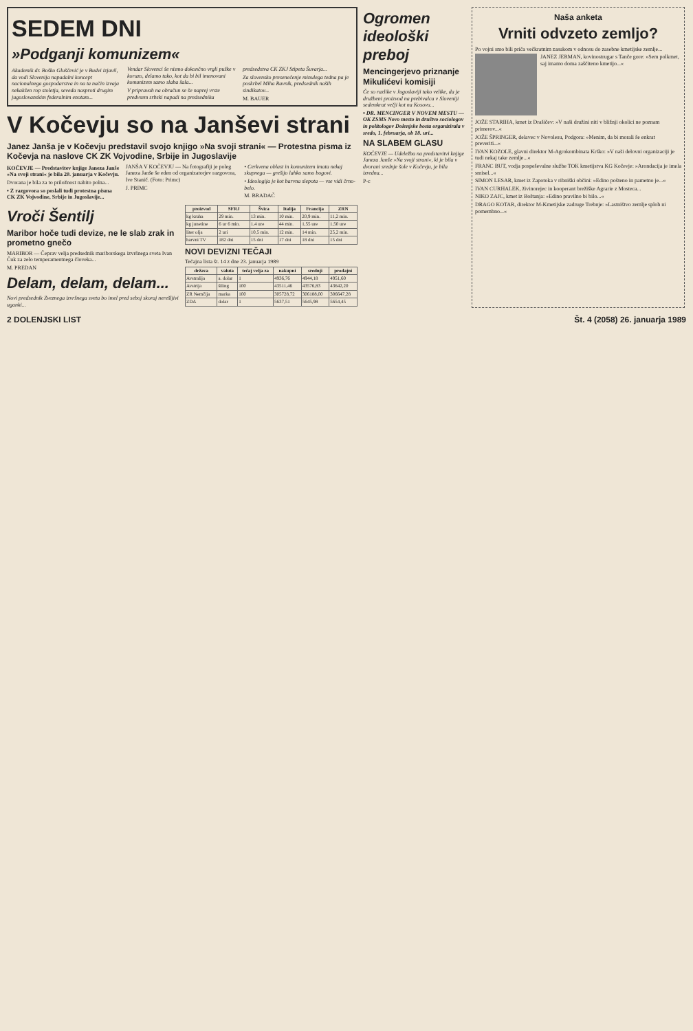SEDEM DNI
»Podganji komunizem«
Akademik dr. Boško Gluščević je v Budvi izjavil, da vodi Slovenija napadalni koncept nacionalnega gospodarstva in na ta način izvaja nekakšen rop stoletja, seveda nasproti drugim jugoslovanskim federalnim enotam...
Vendar Slovenci še nismo dokončno vrgli puške v koruzo, delamo tako, kot da bi bil imenovani komunizem samo slaba šala...
V pripravah na obračun se še naprej vrste predvsem srbski napadi na predsednika predsedstva CK ZKJ Stipeta Šuvarja...
Za slovensko presenečenje minulega tedna pa je poskrbel Miha Ravnik, predsednik naših sindikatov...
M. BAUER
V Kočevju so na Janševi strani
Janez Janša je v Kočevju predstavil svojo knjigo »Na svoji strani« — Protestna pisma iz Kočevja na naslove CK ZK Vojvodine, Srbije in Jugoslavije
KOČEVJE — Predstavitev knjige Janeza Janše »Na svoji strani« je bila 20. januarja v Kočevju.
Dvorana je bila za to priložnost nabito polna...
• Z razgovora so poslali tudi protestna pisma CK ZK Vojvodine, Srbije in Jugoslavije...
JANŠA V KOČEVJU — Na fotografiji je poleg Janeza Janše še eden od organizatorjev razgovora, Ive Stanič. (Foto: Primc)
J. PRIMC
• Cerkvena oblast in komunizem imata nekaj skupnega — grešijo lahko samo bogovi.
• Ideologija je kot barvna slepota — vse vidi črno-belo.
M. BRADAČ
Vroči Šentilj
Maribor hoče tudi devize, ne le slab zrak in prometno gnečo
MARIBOR — Čeprav velja predsednik mariborskega izvršnega sveta Ivan Čuk za zelo temperamentnega človeka...
M. PREDAN
Delam, delam, delam...
Novi predsednik Zveznega izvršnega sveta bo imel pred seboj skoraj nerešljivi uganki...
| proizvod | SFRJ | Švica | Italija | Francija | ZRN |
| --- | --- | --- | --- | --- | --- |
| kg kruha | 29 min. | 13 min. | 10 min. | 20,9 min. | 11,2 min. |
| kg junetine | 6 ur 6 min. | 1,4 ure | 44 min. | 1,55 ure | 1,50 ure |
| liter olja | 2 uri | 10,5 min. | 12 min. | 14 min. | 25,2 min. |
| harvni TV | 182 dni | 15 dni | 17 dni | 18 dni | 15 dni |
NOVI DEVIZNI TEČAJI
Tečajna lista št. 14 z dne 23. januarja 1989
| država | valuta | tečaj velja za | nakupni | srednji | prodajni |
| --- | --- | --- | --- | --- | --- |
| Avstralija | a. dolar | 1 | 4936,76 | 4944,18 | 4951,60 |
| Avstrija | šiling | 100 | 43511,46 | 43576,83 | 43642,20 |
| ZR Nemčija | marka | 100 | 305728,72 | 306188,00 | 306647,28 |
| ZDA | dolar | 1 | 5637,51 | 5645,98 | 5654,45 |
Ogromen ideološki preboj
Mencingerjevo priznanje Mikulićevi komisiji
Če so razlike v Jugoslaviji tako velike, da je družbeni proizvod na prebivalca v Sloveniji sedemkrat večji kot na Kosovu...
• DR. MENCINGER V NOVEM MESTU — OK ZSMS Novo mesto in društvo sociologov in politologov Dolenjske bosta organizirala v sredo, 1. februarja, ob 18. uri...
NA SLABEM GLASU
KOČEVJE — Udeležba na predstavitvi knjige Janeza Janše »Na svoji strani«, ki je bila v dvorani srednje šole v Kočevju, je bila izredna...
P-c
Naša anketa
Vrniti odvzeto zemljo?
Po vojni smo bili priča večkratnim zasukom v odnosu do zasebne kmetijske zemlje...
JANEZ JERMAN, kovinostrugar s Tanče gore: »Sem polkmet, saj imamo doma zaščiteno kmetijo...«
JOŽE STARIHA, kmet iz Drašičev: »V naši družini niti v bližnji okolici ne poznam primerov...«
JOŽE ŠPRINGER, delavec v Novolesu, Podgora: »Menim, da bi morali še enkrat preveriti...«
IVAN KOZOLE, glavni direktor M-Agrokombinata Krško: »V naši delovni organizaciji je tudi nekaj take zemlje...«
FRANC BUT, vodja pospeševalne službe TOK kmetijstva KG Kočevje: »Arondacija je imela smisel...«
SIMON LESAR, kmet iz Zapotoka v ribniški občini: »Edino pošteno in pametno je...«
IVAN CURHALEK, živinorejec in kooperant brežiške Agrarie z Mosteca...
NIKO ZAJC, kmet iz Boštanja: »Edino pravilno bi bilo...«
DRAGO KOTAR, direktor M-Kmetijske zadruge Trebnje: »Lastništvo zemlje sploh ni pomembno...«
2 DOLENJSKI LIST Št. 4 (2058) 26. januarja 1989